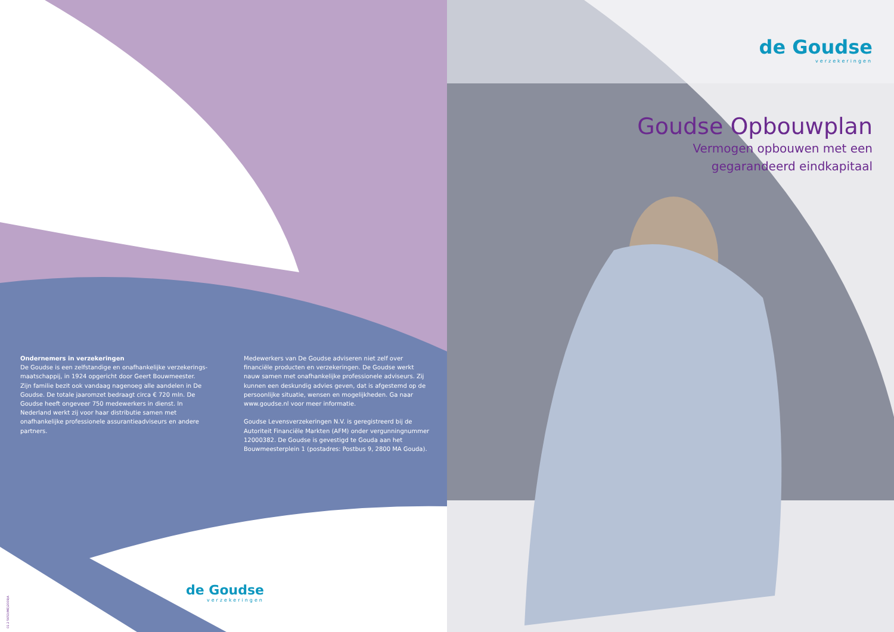Ondernemers in verzekeringen
De Goudse is een zelfstandige en onafhankelijke verzekerings-maatschappij, in 1924 opgericht door Geert Bouwmeester. Zijn familie bezit ook vandaag nagenoeg alle aandelen in De Goudse. De totale jaaromzet bedraagt circa € 720 mln. De Goudse heeft ongeveer 750 medewerkers in dienst. In Nederland werkt zij voor haar distributie samen met onafhankelijke professionele assurantieadviseurs en andere partners.
Medewerkers van De Goudse adviseren niet zelf over financiële producten en verzekeringen. De Goudse werkt nauw samen met onafhankelijke professionele adviseurs. Zij kunnen een deskundig advies geven, dat is afgestemd op de persoonlijke situatie, wensen en mogelijkheden. Ga naar www.goudse.nl voor meer informatie.
Goudse Levensverzekeringen N.V. is geregistreerd bij de Autoriteit Financiële Markten (AFM) onder vergunningnummer 12000382. De Goudse is gevestigd te Gouda aan het Bouwmeesterplein 1 (postadres: Postbus 9, 2800 MA Gouda).
de Goudse
verzekeringen
01 2 5653(ME)2009)A
de Goudse
verzekeringen
Goudse Opbouwplan
Vermogen opbouwen met een
gegarandeerd eindkapitaal